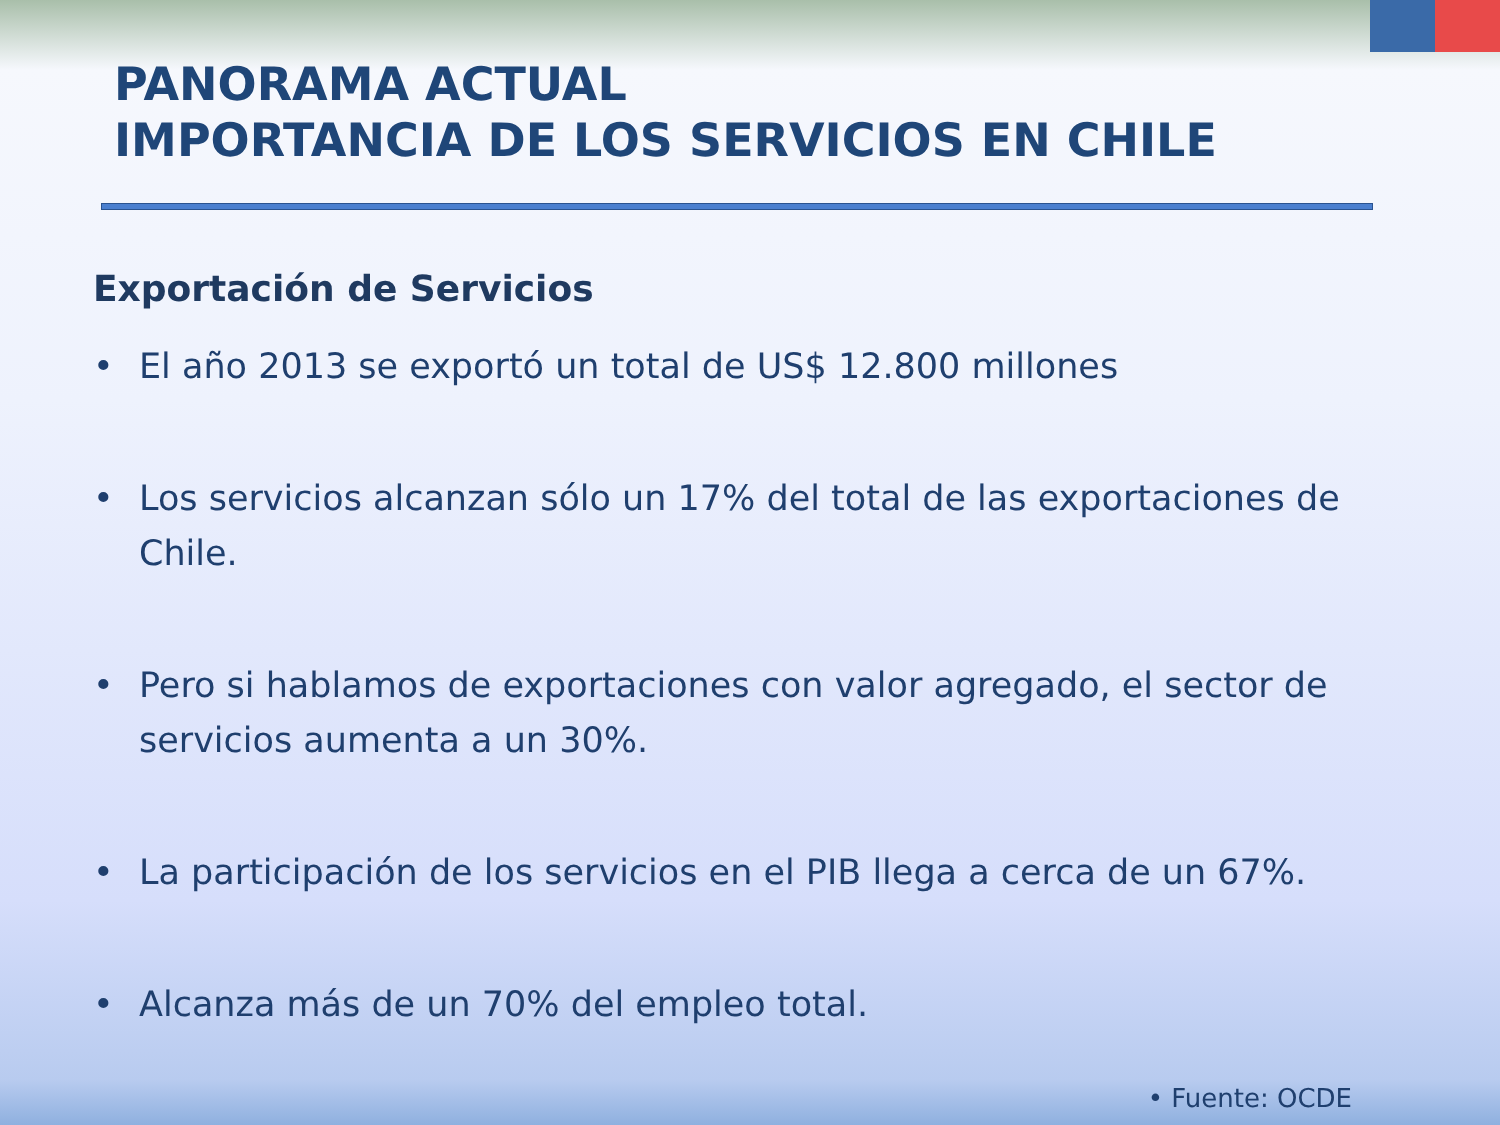PANORAMA ACTUAL
IMPORTANCIA DE LOS SERVICIOS EN CHILE
Exportación de Servicios
• El año 2013 se exportó un total de US$ 12.800 millones
• Los servicios alcanzan sólo un 17% del total de las exportaciones de Chile.
• Pero si hablamos de exportaciones con valor agregado, el sector de servicios aumenta a un 30%.
• La participación de los servicios en el PIB llega a cerca de un 67%.
• Alcanza más de un 70% del empleo total.
• Fuente: OCDE